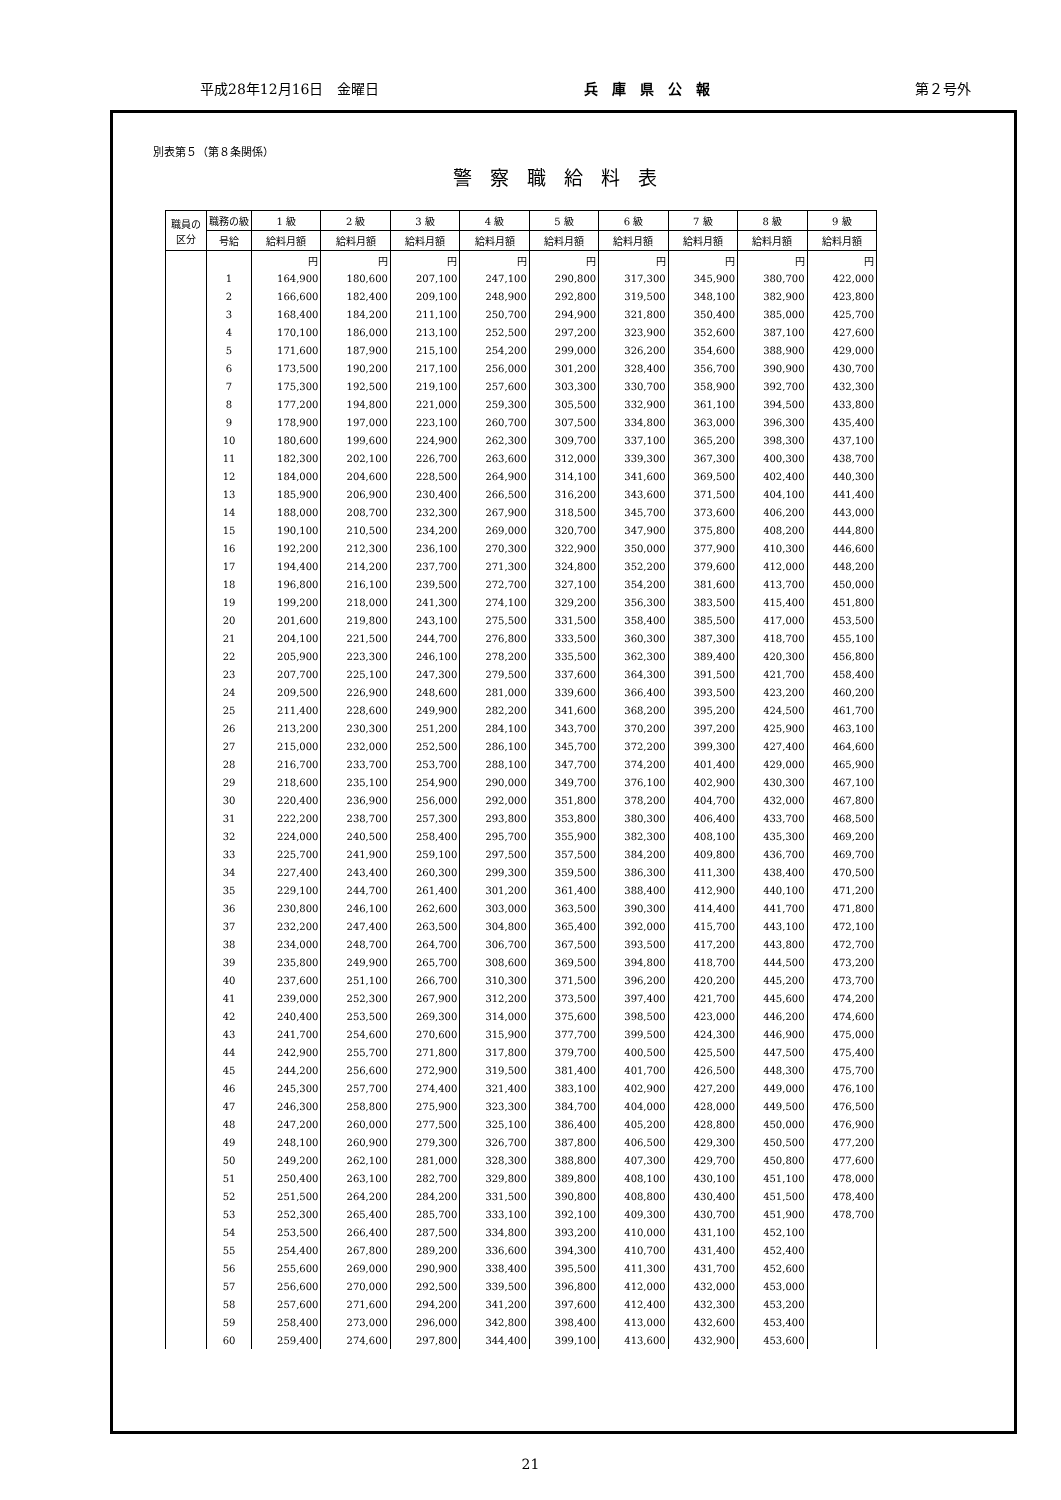平成28年12月16日　金曜日 兵　庫　県　公　報 第２号外
別表第５（第８条関係）
警察職給料表
| 職員の区分 | 職務の級 | 1 級 | 2 級 | 3 級 | 4 級 | 5 級 | 6 級 | 7 級 | 8 級 | 9 級 |
| --- | --- | --- | --- | --- | --- | --- | --- | --- | --- | --- |
| | 号給 | 給料月額 | 給料月額 | 給料月額 | 給料月額 | 給料月額 | 給料月額 | 給料月額 | 給料月額 | 給料月額 |
| | | 円 | 円 | 円 | 円 | 円 | 円 | 円 | 円 | 円 |
| | 1 | 164,900 | 180,600 | 207,100 | 247,100 | 290,800 | 317,300 | 345,900 | 380,700 | 422,000 |
| | 2 | 166,600 | 182,400 | 209,100 | 248,900 | 292,800 | 319,500 | 348,100 | 382,900 | 423,800 |
| | 3 | 168,400 | 184,200 | 211,100 | 250,700 | 294,900 | 321,800 | 350,400 | 385,000 | 425,700 |
| | 4 | 170,100 | 186,000 | 213,100 | 252,500 | 297,200 | 323,900 | 352,600 | 387,100 | 427,600 |
| | 5 | 171,600 | 187,900 | 215,100 | 254,200 | 299,000 | 326,200 | 354,600 | 388,900 | 429,000 |
| | 6 | 173,500 | 190,200 | 217,100 | 256,000 | 301,200 | 328,400 | 356,700 | 390,900 | 430,700 |
| | 7 | 175,300 | 192,500 | 219,100 | 257,600 | 303,300 | 330,700 | 358,900 | 392,700 | 432,300 |
| | 8 | 177,200 | 194,800 | 221,000 | 259,300 | 305,500 | 332,900 | 361,100 | 394,500 | 433,800 |
| | 9 | 178,900 | 197,000 | 223,100 | 260,700 | 307,500 | 334,800 | 363,000 | 396,300 | 435,400 |
| | 10 | 180,600 | 199,600 | 224,900 | 262,300 | 309,700 | 337,100 | 365,200 | 398,300 | 437,100 |
| | 11 | 182,300 | 202,100 | 226,700 | 263,600 | 312,000 | 339,300 | 367,300 | 400,300 | 438,700 |
| | 12 | 184,000 | 204,600 | 228,500 | 264,900 | 314,100 | 341,600 | 369,500 | 402,400 | 440,300 |
| | 13 | 185,900 | 206,900 | 230,400 | 266,500 | 316,200 | 343,600 | 371,500 | 404,100 | 441,400 |
| | 14 | 188,000 | 208,700 | 232,300 | 267,900 | 318,500 | 345,700 | 373,600 | 406,200 | 443,000 |
| | 15 | 190,100 | 210,500 | 234,200 | 269,000 | 320,700 | 347,900 | 375,800 | 408,200 | 444,800 |
| | 16 | 192,200 | 212,300 | 236,100 | 270,300 | 322,900 | 350,000 | 377,900 | 410,300 | 446,600 |
| | 17 | 194,400 | 214,200 | 237,700 | 271,300 | 324,800 | 352,200 | 379,600 | 412,000 | 448,200 |
| | 18 | 196,800 | 216,100 | 239,500 | 272,700 | 327,100 | 354,200 | 381,600 | 413,700 | 450,000 |
| | 19 | 199,200 | 218,000 | 241,300 | 274,100 | 329,200 | 356,300 | 383,500 | 415,400 | 451,800 |
| | 20 | 201,600 | 219,800 | 243,100 | 275,500 | 331,500 | 358,400 | 385,500 | 417,000 | 453,500 |
| | 21 | 204,100 | 221,500 | 244,700 | 276,800 | 333,500 | 360,300 | 387,300 | 418,700 | 455,100 |
| | 22 | 205,900 | 223,300 | 246,100 | 278,200 | 335,500 | 362,300 | 389,400 | 420,300 | 456,800 |
| | 23 | 207,700 | 225,100 | 247,300 | 279,500 | 337,600 | 364,300 | 391,500 | 421,700 | 458,400 |
| | 24 | 209,500 | 226,900 | 248,600 | 281,000 | 339,600 | 366,400 | 393,500 | 423,200 | 460,200 |
| | 25 | 211,400 | 228,600 | 249,900 | 282,200 | 341,600 | 368,200 | 395,200 | 424,500 | 461,700 |
| | 26 | 213,200 | 230,300 | 251,200 | 284,100 | 343,700 | 370,200 | 397,200 | 425,900 | 463,100 |
| | 27 | 215,000 | 232,000 | 252,500 | 286,100 | 345,700 | 372,200 | 399,300 | 427,400 | 464,600 |
| | 28 | 216,700 | 233,700 | 253,700 | 288,100 | 347,700 | 374,200 | 401,400 | 429,000 | 465,900 |
| | 29 | 218,600 | 235,100 | 254,900 | 290,000 | 349,700 | 376,100 | 402,900 | 430,300 | 467,100 |
| | 30 | 220,400 | 236,900 | 256,000 | 292,000 | 351,800 | 378,200 | 404,700 | 432,000 | 467,800 |
| | 31 | 222,200 | 238,700 | 257,300 | 293,800 | 353,800 | 380,300 | 406,400 | 433,700 | 468,500 |
| | 32 | 224,000 | 240,500 | 258,400 | 295,700 | 355,900 | 382,300 | 408,100 | 435,300 | 469,200 |
| | 33 | 225,700 | 241,900 | 259,100 | 297,500 | 357,500 | 384,200 | 409,800 | 436,700 | 469,700 |
| | 34 | 227,400 | 243,400 | 260,300 | 299,300 | 359,500 | 386,300 | 411,300 | 438,400 | 470,500 |
| | 35 | 229,100 | 244,700 | 261,400 | 301,200 | 361,400 | 388,400 | 412,900 | 440,100 | 471,200 |
| | 36 | 230,800 | 246,100 | 262,600 | 303,000 | 363,500 | 390,300 | 414,400 | 441,700 | 471,800 |
| | 37 | 232,200 | 247,400 | 263,500 | 304,800 | 365,400 | 392,000 | 415,700 | 443,100 | 472,100 |
| | 38 | 234,000 | 248,700 | 264,700 | 306,700 | 367,500 | 393,500 | 417,200 | 443,800 | 472,700 |
| | 39 | 235,800 | 249,900 | 265,700 | 308,600 | 369,500 | 394,800 | 418,700 | 444,500 | 473,200 |
| | 40 | 237,600 | 251,100 | 266,700 | 310,300 | 371,500 | 396,200 | 420,200 | 445,200 | 473,700 |
| | 41 | 239,000 | 252,300 | 267,900 | 312,200 | 373,500 | 397,400 | 421,700 | 445,600 | 474,200 |
| | 42 | 240,400 | 253,500 | 269,300 | 314,000 | 375,600 | 398,500 | 423,000 | 446,200 | 474,600 |
| | 43 | 241,700 | 254,600 | 270,600 | 315,900 | 377,700 | 399,500 | 424,300 | 446,900 | 475,000 |
| | 44 | 242,900 | 255,700 | 271,800 | 317,800 | 379,700 | 400,500 | 425,500 | 447,500 | 475,400 |
| | 45 | 244,200 | 256,600 | 272,900 | 319,500 | 381,400 | 401,700 | 426,500 | 448,300 | 475,700 |
| | 46 | 245,300 | 257,700 | 274,400 | 321,400 | 383,100 | 402,900 | 427,200 | 449,000 | 476,100 |
| | 47 | 246,300 | 258,800 | 275,900 | 323,300 | 384,700 | 404,000 | 428,000 | 449,500 | 476,500 |
| | 48 | 247,200 | 260,000 | 277,500 | 325,100 | 386,400 | 405,200 | 428,800 | 450,000 | 476,900 |
| | 49 | 248,100 | 260,900 | 279,300 | 326,700 | 387,800 | 406,500 | 429,300 | 450,500 | 477,200 |
| | 50 | 249,200 | 262,100 | 281,000 | 328,300 | 388,800 | 407,300 | 429,700 | 450,800 | 477,600 |
| | 51 | 250,400 | 263,100 | 282,700 | 329,800 | 389,800 | 408,100 | 430,100 | 451,100 | 478,000 |
| | 52 | 251,500 | 264,200 | 284,200 | 331,500 | 390,800 | 408,800 | 430,400 | 451,500 | 478,400 |
| | 53 | 252,300 | 265,400 | 285,700 | 333,100 | 392,100 | 409,300 | 430,700 | 451,900 | 478,700 |
| | 54 | 253,500 | 266,400 | 287,500 | 334,800 | 393,200 | 410,000 | 431,100 | 452,100 | |
| | 55 | 254,400 | 267,800 | 289,200 | 336,600 | 394,300 | 410,700 | 431,400 | 452,400 | |
| | 56 | 255,600 | 269,000 | 290,900 | 338,400 | 395,500 | 411,300 | 431,700 | 452,600 | |
| | 57 | 256,600 | 270,000 | 292,500 | 339,500 | 396,800 | 412,000 | 432,000 | 453,000 | |
| | 58 | 257,600 | 271,600 | 294,200 | 341,200 | 397,600 | 412,400 | 432,300 | 453,200 | |
| | 59 | 258,400 | 273,000 | 296,000 | 342,800 | 398,400 | 413,000 | 432,600 | 453,400 | |
| | 60 | 259,400 | 274,600 | 297,800 | 344,400 | 399,100 | 413,600 | 432,900 | 453,600 | |
21